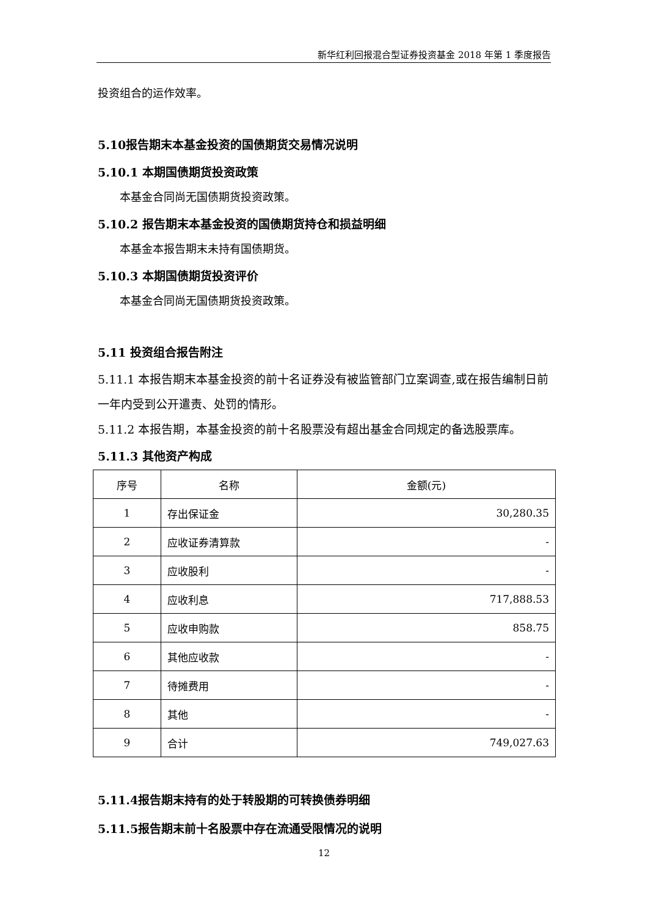新华红利回报混合型证券投资基金 2018 年第 1 季度报告
投资组合的运作效率。
5.10报告期末本基金投资的国债期货交易情况说明
5.10.1 本期国债期货投资政策
本基金合同尚无国债期货投资政策。
5.10.2 报告期末本基金投资的国债期货持仓和损益明细
本基金本报告期末未持有国债期货。
5.10.3 本期国债期货投资评价
本基金合同尚无国债期货投资政策。
5.11 投资组合报告附注
5.11.1 本报告期末本基金投资的前十名证券没有被监管部门立案调查,或在报告编制日前一年内受到公开遣责、处罚的情形。
5.11.2 本报告期，本基金投资的前十名股票没有超出基金合同规定的备选股票库。
5.11.3 其他资产构成
| 序号 | 名称 | 金额(元) |
| --- | --- | --- |
| 1 | 存出保证金 | 30,280.35 |
| 2 | 应收证券清算款 | - |
| 3 | 应收股利 | - |
| 4 | 应收利息 | 717,888.53 |
| 5 | 应收申购款 | 858.75 |
| 6 | 其他应收款 | - |
| 7 | 待摊费用 | - |
| 8 | 其他 | - |
| 9 | 合计 | 749,027.63 |
5.11.4报告期末持有的处于转股期的可转换债券明细
5.11.5报告期末前十名股票中存在流通受限情况的说明
12